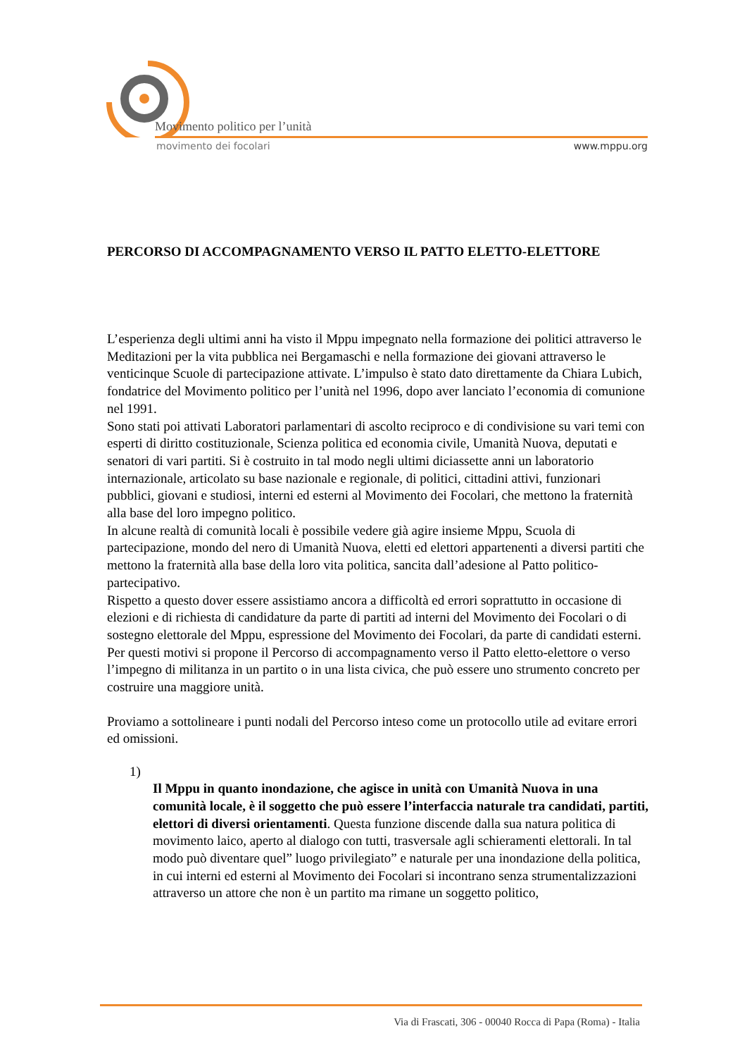Movimento politico per l’unità
movimento dei focolari www.mppu.org
PERCORSO DI ACCOMPAGNAMENTO VERSO IL PATTO ELETTO-ELETTORE
L’esperienza degli ultimi anni ha visto il Mppu impegnato nella formazione dei politici attraverso le Meditazioni per la vita pubblica nei Bergamaschi e nella formazione dei giovani attraverso le venticinque Scuole di partecipazione attivate. L’impulso è stato dato direttamente da Chiara Lubich, fondatrice del Movimento politico per l’unità nel 1996, dopo aver lanciato l’economia di comunione nel 1991.
Sono stati poi attivati Laboratori parlamentari di ascolto reciproco e di condivisione su vari temi con esperti di diritto costituzionale, Scienza politica ed economia civile, Umanità Nuova, deputati e senatori di vari partiti. Si è costruito in tal modo negli ultimi diciassette anni un laboratorio internazionale, articolato su base nazionale e regionale, di politici, cittadini attivi, funzionari pubblici, giovani e studiosi, interni ed esterni al Movimento dei Focolari, che mettono la fraternità alla base del loro impegno politico.
In alcune realtà di comunità locali è possibile vedere già agire insieme Mppu, Scuola di partecipazione, mondo del nero di Umanità Nuova, eletti ed elettori appartenenti a diversi partiti che mettono la fraternità alla base della loro vita politica, sancita dall’adesione al Patto politico-partecipativo.
Rispetto a questo dover essere assistiamo ancora a difficoltà ed errori soprattutto in occasione di elezioni e di richiesta di candidature da parte di partiti ad interni del Movimento dei Focolari o di sostegno elettorale del Mppu, espressione del Movimento dei Focolari, da parte di candidati esterni.
Per questi motivi si propone il Percorso di accompagnamento verso il Patto eletto-elettore o verso l’impegno di militanza in un partito o in una lista civica, che può essere uno strumento concreto per costruire una maggiore unità.
Proviamo a sottolineare i punti nodali del Percorso inteso come un protocollo utile ad evitare errori ed omissioni.
1)
Il Mppu in quanto inondazione, che agisce in unità con Umanità Nuova in una comunità locale, è il soggetto che può essere l’interfaccia naturale tra candidati, partiti, elettori di diversi orientamenti. Questa funzione discende dalla sua natura politica di movimento laico, aperto al dialogo con tutti, trasversale agli schieramenti elettorali. In tal modo può diventare quel” luogo privilegiato” e naturale per una inondazione della politica, in cui interni ed esterni al Movimento dei Focolari si incontrano senza strumentalizzazioni attraverso un attore che non è un partito ma rimane un soggetto politico,
Via di Frascati, 306 - 00040 Rocca di Papa (Roma) - Italia